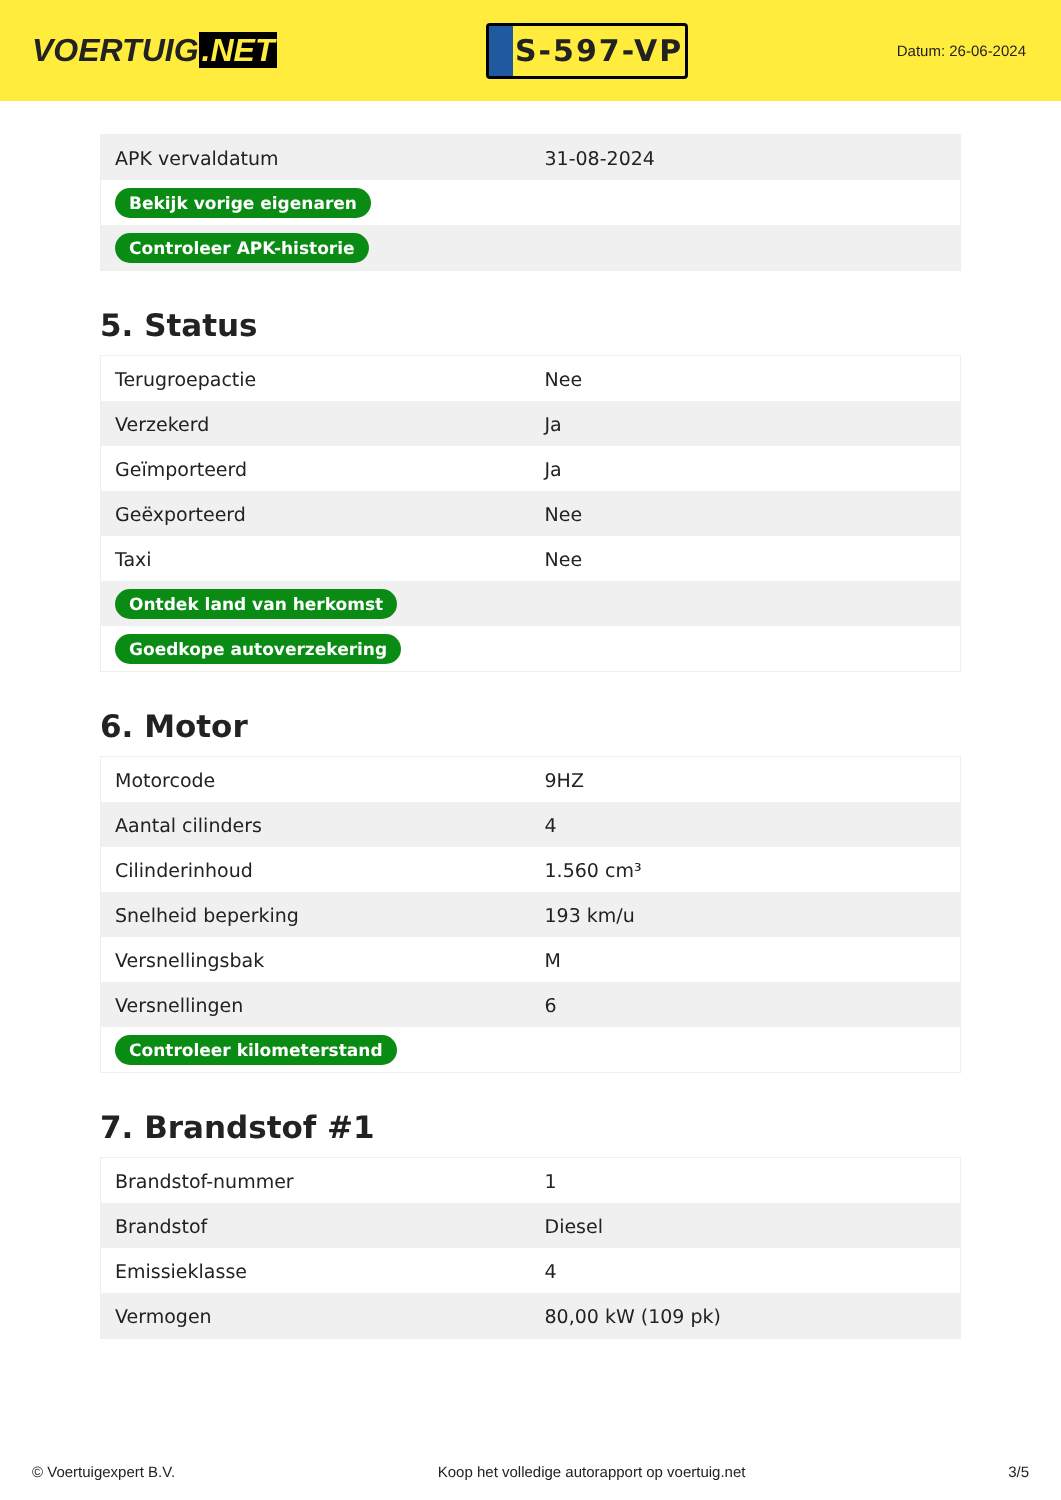VOERTUIG.NET
S-597-VP
Datum: 26-06-2024
| APK vervaldatum | 31-08-2024 |
| Bekijk vorige eigenaren | |
| Controleer APK-historie | |
5. Status
| Terugroepactie | Nee |
| Verzekerd | Ja |
| Geïmporteerd | Ja |
| Geëxporteerd | Nee |
| Taxi | Nee |
| Ontdek land van herkomst | |
| Goedkope autoverzekering | |
6. Motor
| Motorcode | 9HZ |
| Aantal cilinders | 4 |
| Cilinderinhoud | 1.560 cm³ |
| Snelheid beperking | 193 km/u |
| Versnellingsbak | M |
| Versnellingen | 6 |
| Controleer kilometerstand | |
7. Brandstof #1
| Brandstof-nummer | 1 |
| Brandstof | Diesel |
| Emissieklasse | 4 |
| Vermogen | 80,00 kW (109 pk) |
© Voertuigexpert B.V. Koop het volledige autorapport op voertuig.net 3/5